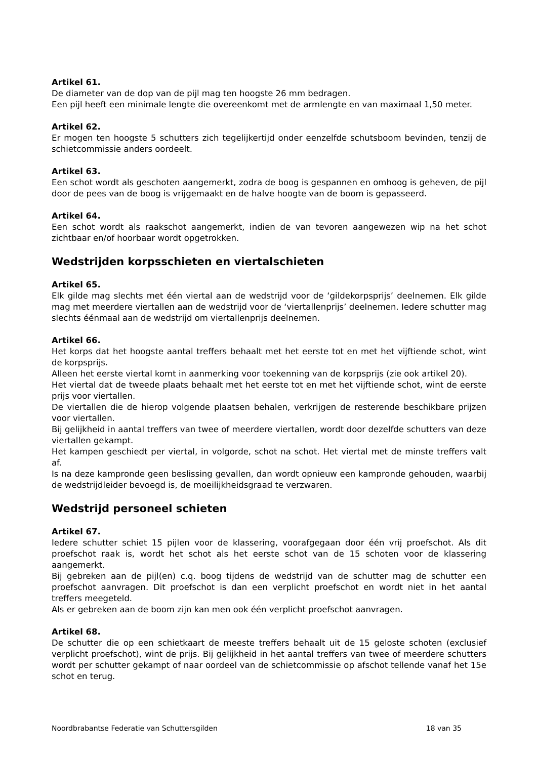Artikel 61.
De diameter van de dop van de pijl mag ten hoogste 26 mm bedragen.
Een pijl heeft een minimale lengte die overeenkomt met de armlengte en van maximaal 1,50 meter.
Artikel 62.
Er mogen ten hoogste 5 schutters zich tegelijkertijd onder eenzelfde schutsboom bevinden, tenzij de schietcommissie anders oordeelt.
Artikel 63.
Een schot wordt als geschoten aangemerkt, zodra de boog is gespannen en omhoog is geheven, de pijl door de pees van de boog is vrijgemaakt en de halve hoogte van de boom is gepasseerd.
Artikel 64.
Een schot wordt als raakschot aangemerkt, indien de van tevoren aangewezen wip na het schot zichtbaar en/of hoorbaar wordt opgetrokken.
Wedstrijden korpsschieten en viertalschieten
Artikel 65.
Elk gilde mag slechts met één viertal aan de wedstrijd voor de ‘gildekorpsprijs’ deelnemen. Elk gilde mag met meerdere viertallen aan de wedstrijd voor de ‘viertallenprijs’ deelnemen. Iedere schutter mag slechts éénmaal aan de wedstrijd om viertallenprijs deelnemen.
Artikel 66.
Het korps dat het hoogste aantal treffers behaalt met het eerste tot en met het vijftiende schot, wint de korpsprijs.
Alleen het eerste viertal komt in aanmerking voor toekenning van de korpsprijs (zie ook artikel 20).
Het viertal dat de tweede plaats behaalt met het eerste tot en met het vijftiende schot, wint de eerste prijs voor viertallen.
De viertallen die de hierop volgende plaatsen behalen, verkrijgen de resterende beschikbare prijzen voor viertallen.
Bij gelijkheid in aantal treffers van twee of meerdere viertallen, wordt door dezelfde schutters van deze viertallen gekampt.
Het kampen geschiedt per viertal, in volgorde, schot na schot. Het viertal met de minste treffers valt af.
Is na deze kampronde geen beslissing gevallen, dan wordt opnieuw een kampronde gehouden, waarbij de wedstrijdleider bevoegd is, de moeilijkheidsgraad te verzwaren.
Wedstrijd personeel schieten
Artikel 67.
Iedere schutter schiet 15 pijlen voor de klassering, voorafgegaan door één vrij proefschot. Als dit proefschot raak is, wordt het schot als het eerste schot van de 15 schoten voor de klassering aangemerkt.
Bij gebreken aan de pijl(en) c.q. boog tijdens de wedstrijd van de schutter mag de schutter een proefschot aanvragen. Dit proefschot is dan een verplicht proefschot en wordt niet in het aantal treffers meegeteld.
Als er gebreken aan de boom zijn kan men ook één verplicht proefschot aanvragen.
Artikel 68.
De schutter die op een schietkaart de meeste treffers behaalt uit de 15 geloste schoten (exclusief verplicht proefschot), wint de prijs. Bij gelijkheid in het aantal treffers van twee of meerdere schutters wordt per schutter gekampt of naar oordeel van de schietcommissie op afschot tellende vanaf het 15e schot en terug.
Noordbrabantse Federatie van Schuttersgilden 18 van 35